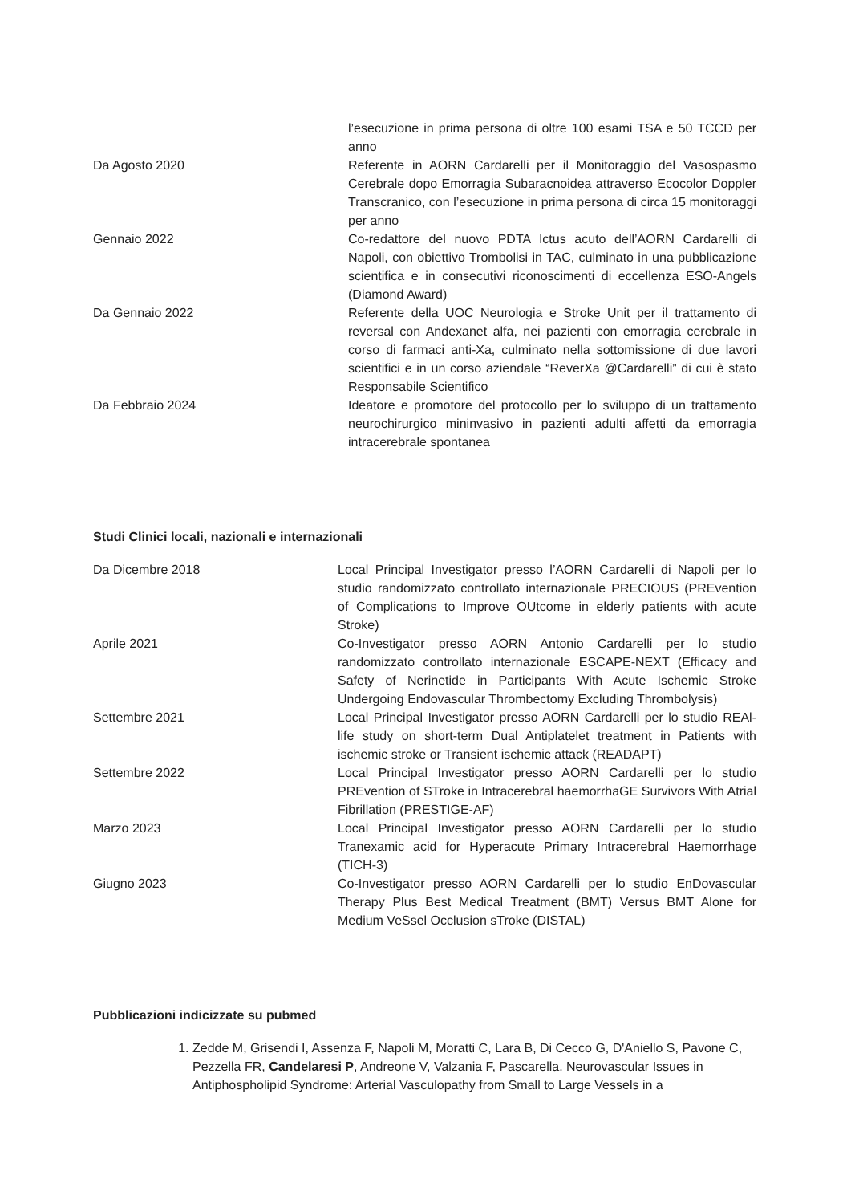l’esecuzione in prima persona di oltre 100 esami TSA e 50 TCCD per anno
Da Agosto 2020 Referente in AORN Cardarelli per il Monitoraggio del Vasospasmo Cerebrale dopo Emorragia Subaracnoidea attraverso Ecocolor Doppler Transcranico, con l’esecuzione in prima persona di circa 15 monitoraggi per anno
Gennaio 2022 Co-redattore del nuovo PDTA Ictus acuto dell’AORN Cardarelli di Napoli, con obiettivo Trombolisi in TAC, culminato in una pubblicazione scientifica e in consecutivi riconoscimenti di eccellenza ESO-Angels (Diamond Award)
Da Gennaio 2022 Referente della UOC Neurologia e Stroke Unit per il trattamento di reversal con Andexanet alfa, nei pazienti con emorragia cerebrale in corso di farmaci anti-Xa, culminato nella sottomissione di due lavori scientifici e in un corso aziendale “ReverXa @Cardarelli” di cui è stato Responsabile Scientifico
Da Febbraio 2024 Ideatore e promotore del protocollo per lo sviluppo di un trattamento neurochirurgico mininvasivo in pazienti adulti affetti da emorragia intracerebrale spontanea
Studi Clinici locali, nazionali e internazionali
Da Dicembre 2018 Local Principal Investigator presso l’AORN Cardarelli di Napoli per lo studio randomizzato controllato internazionale PRECIOUS (PREvention of Complications to Improve OUtcome in elderly patients with acute Stroke)
Aprile 2021 Co-Investigator presso AORN Antonio Cardarelli per lo studio randomizzato controllato internazionale ESCAPE-NEXT (Efficacy and Safety of Nerinetide in Participants With Acute Ischemic Stroke Undergoing Endovascular Thrombectomy Excluding Thrombolysis)
Settembre 2021 Local Principal Investigator presso AORN Cardarelli per lo studio REAl-life study on short-term Dual Antiplatelet treatment in Patients with ischemic stroke or Transient ischemic attack (READAPT)
Settembre 2022 Local Principal Investigator presso AORN Cardarelli per lo studio PREvention of STroke in Intracerebral haemorrhaGE Survivors With Atrial Fibrillation (PRESTIGE-AF)
Marzo 2023 Local Principal Investigator presso AORN Cardarelli per lo studio Tranexamic acid for Hyperacute Primary Intracerebral Haemorrhage (TICH-3)
Giugno 2023 Co-Investigator presso AORN Cardarelli per lo studio EnDovascular Therapy Plus Best Medical Treatment (BMT) Versus BMT Alone for Medium VeSsel Occlusion sTroke (DISTAL)
Pubblicazioni indicizzate su pubmed
1. Zedde M, Grisendi I, Assenza F, Napoli M, Moratti C, Lara B, Di Cecco G, D'Aniello S, Pavone C, Pezzella FR, Candelaresi P, Andreone V, Valzania F, Pascarella. Neurovascular Issues in Antiphospholipid Syndrome: Arterial Vasculopathy from Small to Large Vessels in a